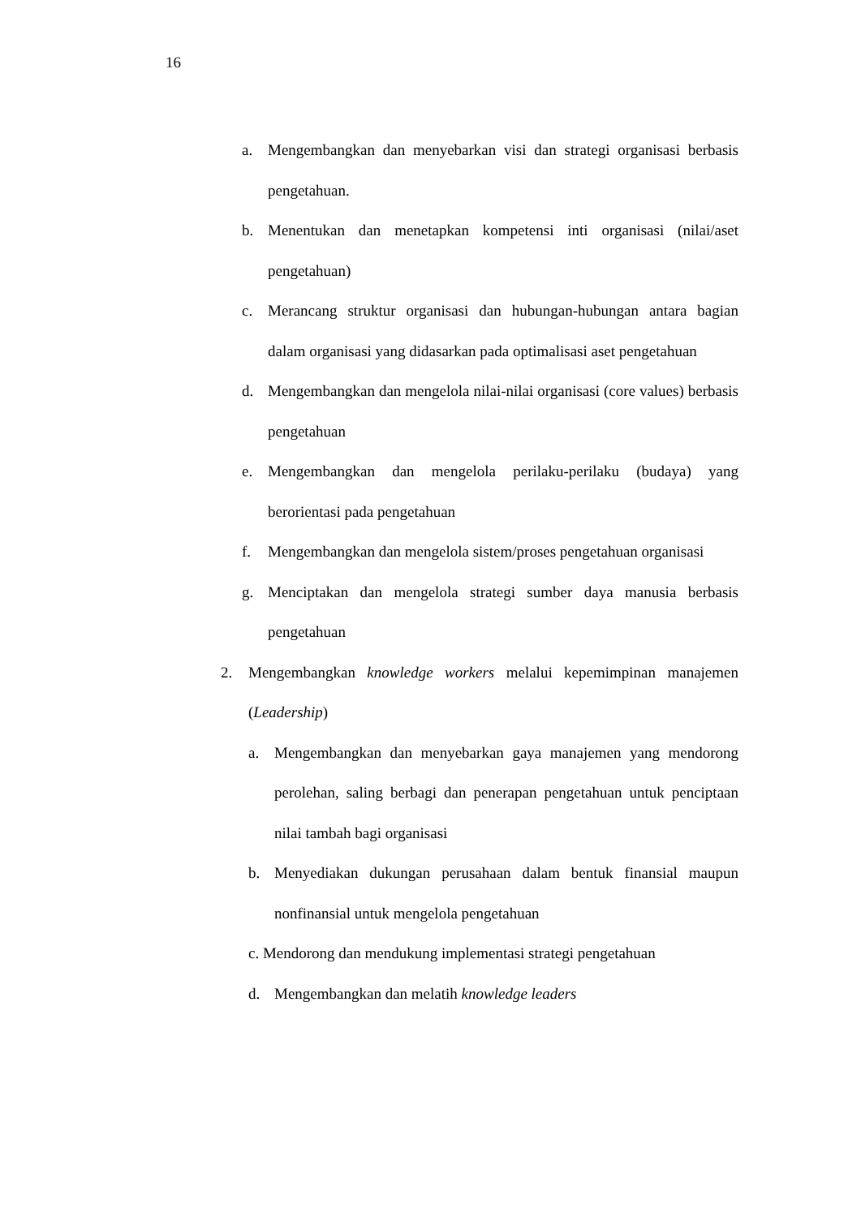16
a. Mengembangkan dan menyebarkan visi dan strategi organisasi berbasis pengetahuan.
b. Menentukan dan menetapkan kompetensi inti organisasi (nilai/aset pengetahuan)
c. Merancang struktur organisasi dan hubungan-hubungan antara bagian dalam organisasi yang didasarkan pada optimalisasi aset pengetahuan
d. Mengembangkan dan mengelola nilai-nilai organisasi (core values) berbasis pengetahuan
e. Mengembangkan dan mengelola perilaku-perilaku (budaya) yang berorientasi pada pengetahuan
f. Mengembangkan dan mengelola sistem/proses pengetahuan organisasi
g. Menciptakan dan mengelola strategi sumber daya manusia berbasis pengetahuan
2. Mengembangkan knowledge workers melalui kepemimpinan manajemen (Leadership)
a. Mengembangkan dan menyebarkan gaya manajemen yang mendorong perolehan, saling berbagi dan penerapan pengetahuan untuk penciptaan nilai tambah bagi organisasi
b. Menyediakan dukungan perusahaan dalam bentuk finansial maupun nonfinansial untuk mengelola pengetahuan
c. Mendorong dan mendukung implementasi strategi pengetahuan
d. Mengembangkan dan melatih knowledge leaders